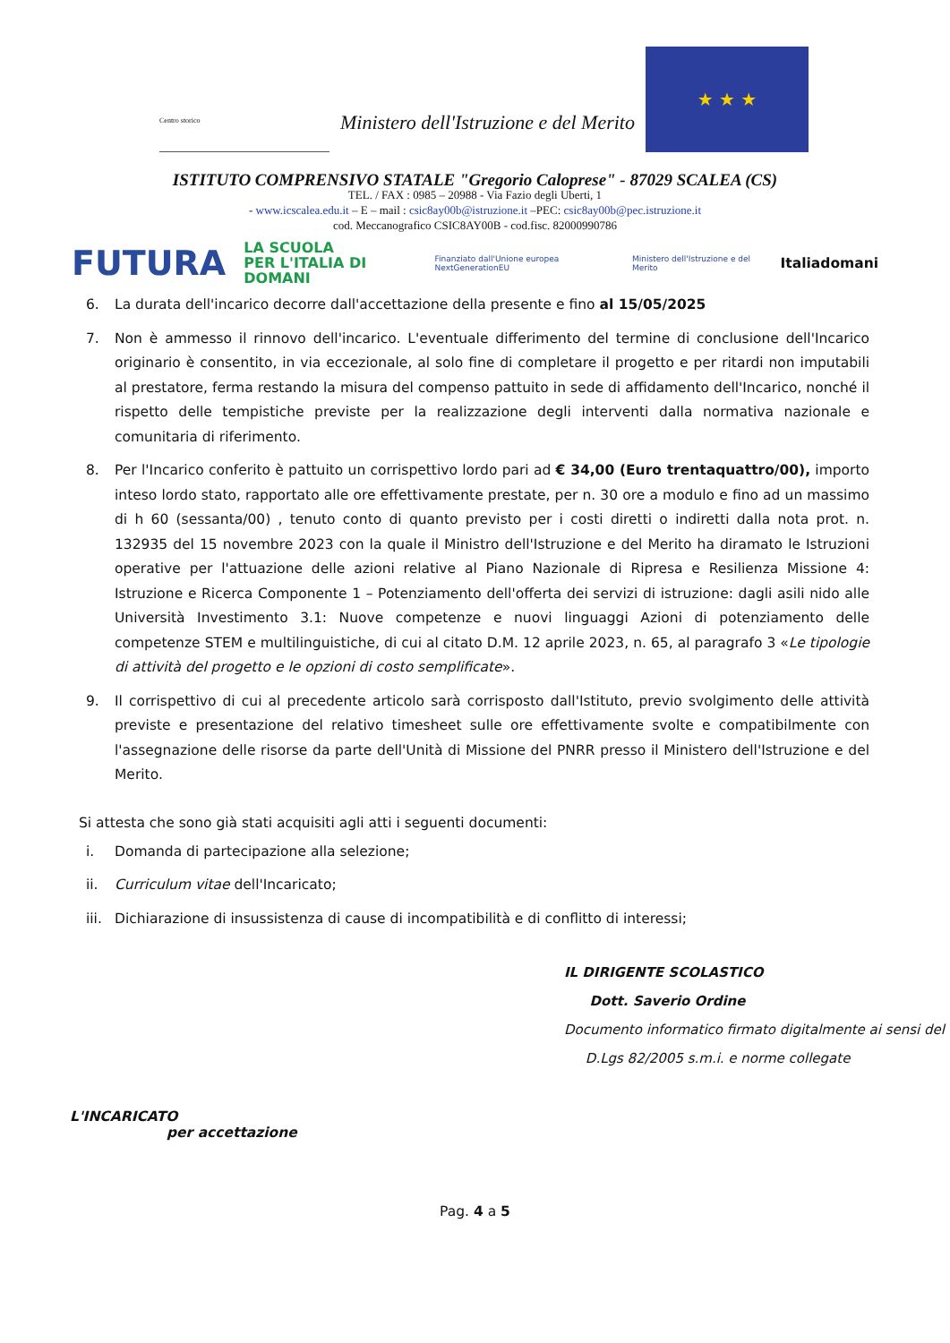Centro storico
Ministero dell'Istruzione e del Merito
★ ★ ★
ISTITUTO COMPRENSIVO STATALE "Gregorio Caloprese" - 87029 SCALEA (CS)
TEL. / FAX : 0985 – 20988 - Via Fazio degli Uberti, 1
- www.icscalea.edu.it – E – mail : csic8ay00b@istruzione.it –PEC: csic8ay00b@pec.istruzione.it
cod. Meccanografico CSIC8AY00B - cod.fisc. 82000990786
FUTURA LA SCUOLA
PER L'ITALIA DI DOMANI Finanziato dall'Unione europea NextGenerationEU Ministero dell'Istruzione e del Merito Italiadomani
6. La durata dell'incarico decorre dall'accettazione della presente e fino al 15/05/2025
7. Non è ammesso il rinnovo dell'incarico. L'eventuale differimento del termine di conclusione dell'Incarico originario è consentito, in via eccezionale, al solo fine di completare il progetto e per ritardi non imputabili al prestatore, ferma restando la misura del compenso pattuito in sede di affidamento dell'Incarico, nonché il rispetto delle tempistiche previste per la realizzazione degli interventi dalla normativa nazionale e comunitaria di riferimento.
8. Per l'Incarico conferito è pattuito un corrispettivo lordo pari ad € 34,00 (Euro trentaquattro/00), importo inteso lordo stato, rapportato alle ore effettivamente prestate, per n. 30 ore a modulo e fino ad un massimo di h 60 (sessanta/00) , tenuto conto di quanto previsto per i costi diretti o indiretti dalla nota prot. n. 132935 del 15 novembre 2023 con la quale il Ministro dell'Istruzione e del Merito ha diramato le Istruzioni operative per l'attuazione delle azioni relative al Piano Nazionale di Ripresa e Resilienza Missione 4: Istruzione e Ricerca Componente 1 – Potenziamento dell'offerta dei servizi di istruzione: dagli asili nido alle Università Investimento 3.1: Nuove competenze e nuovi linguaggi Azioni di potenziamento delle competenze STEM e multilinguistiche, di cui al citato D.M. 12 aprile 2023, n. 65, al paragrafo 3 «Le tipologie di attività del progetto e le opzioni di costo semplificate».
9. Il corrispettivo di cui al precedente articolo sarà corrisposto dall'Istituto, previo svolgimento delle attività previste e presentazione del relativo timesheet sulle ore effettivamente svolte e compatibilmente con l'assegnazione delle risorse da parte dell'Unità di Missione del PNRR presso il Ministero dell'Istruzione e del Merito.
Si attesta che sono già stati acquisiti agli atti i seguenti documenti:
i. Domanda di partecipazione alla selezione;
ii. Curriculum vitae dell'Incaricato;
iii. Dichiarazione di insussistenza di cause di incompatibilità e di conflitto di interessi;
IL DIRIGENTE SCOLASTICO
Dott. Saverio Ordine
Documento informatico firmato digitalmente ai sensi del
D.Lgs 82/2005 s.m.i. e norme collegate
L'INCARICATO
per accettazione
Pag. 4 a 5